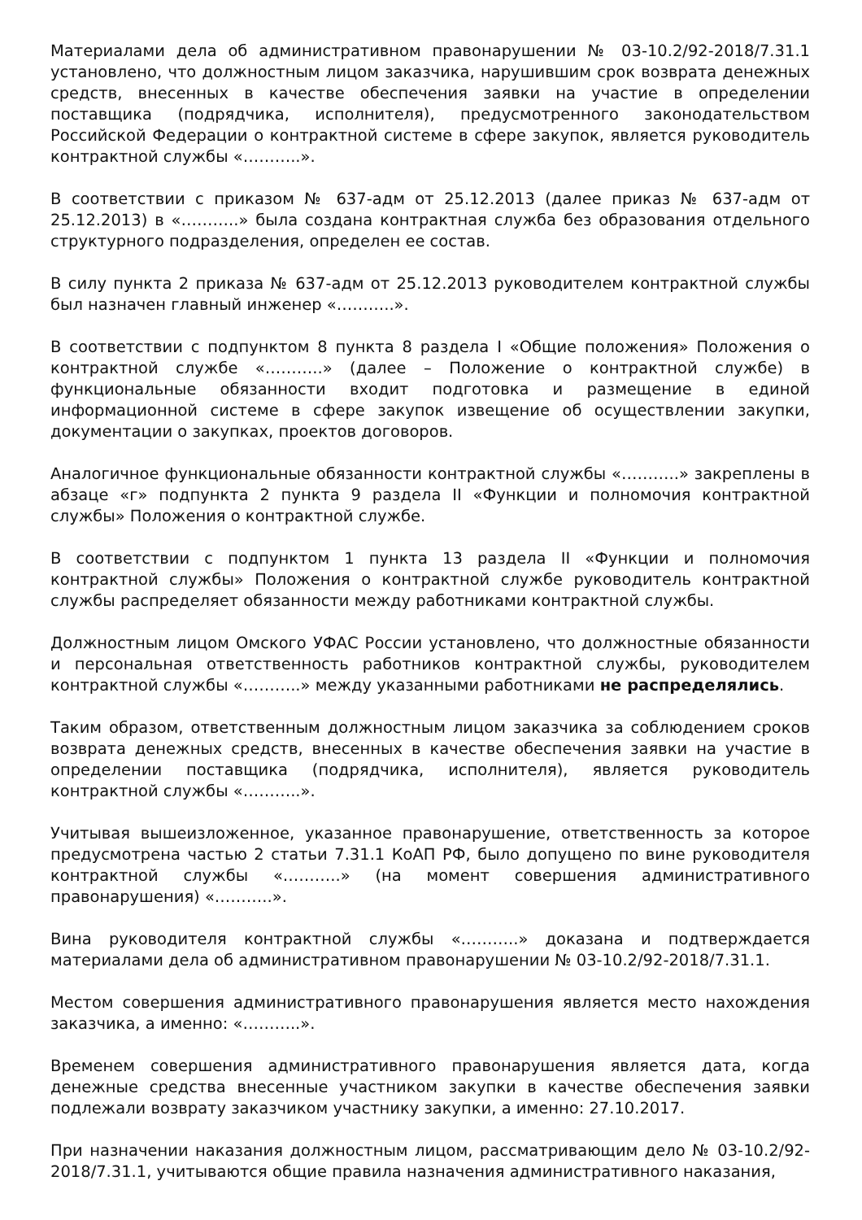Материалами дела об административном правонарушении № 03-10.2/92-2018/7.31.1 установлено, что должностным лицом заказчика, нарушившим срок возврата денежных средств, внесенных в качестве обеспечения заявки на участие в определении поставщика (подрядчика, исполнителя), предусмотренного законодательством Российской Федерации о контрактной системе в сфере закупок, является руководитель контрактной службы «………..».
В соответствии с приказом № 637-адм от 25.12.2013 (далее приказ № 637-адм от 25.12.2013) в «………..» была создана контрактная служба без образования отдельного структурного подразделения, определен ее состав.
В силу пункта 2 приказа № 637-адм от 25.12.2013 руководителем контрактной службы был назначен главный инженер «………..».
В соответствии с подпунктом 8 пункта 8 раздела I «Общие положения» Положения о контрактной службе «………..» (далее – Положение о контрактной службе) в функциональные обязанности входит подготовка и размещение в единой информационной системе в сфере закупок извещение об осуществлении закупки, документации о закупках, проектов договоров.
Аналогичное функциональные обязанности контрактной службы «………..» закреплены в абзаце «г» подпункта 2 пункта 9 раздела II «Функции и полномочия контрактной службы» Положения о контрактной службе.
В соответствии с подпунктом 1 пункта 13 раздела II «Функции и полномочия контрактной службы» Положения о контрактной службе руководитель контрактной службы распределяет обязанности между работниками контрактной службы.
Должностным лицом Омского УФАС России установлено, что должностные обязанности и персональная ответственность работников контрактной службы, руководителем контрактной службы «………..» между указанными работниками не распределялись.
Таким образом, ответственным должностным лицом заказчика за соблюдением сроков возврата денежных средств, внесенных в качестве обеспечения заявки на участие в определении поставщика (подрядчика, исполнителя), является руководитель контрактной службы «………..».
Учитывая вышеизложенное, указанное правонарушение, ответственность за которое предусмотрена частью 2 статьи 7.31.1 КоАП РФ, было допущено по вине руководителя контрактной службы «………..» (на момент совершения административного правонарушения) «………..».
Вина руководителя контрактной службы «………..» доказана и подтверждается материалами дела об административном правонарушении № 03-10.2/92-2018/7.31.1.
Местом совершения административного правонарушения является место нахождения заказчика, а именно: «………..».
Временем совершения административного правонарушения является дата, когда денежные средства внесенные участником закупки в качестве обеспечения заявки подлежали возврату заказчиком участнику закупки, а именно: 27.10.2017.
При назначении наказания должностным лицом, рассматривающим дело № 03-10.2/92-2018/7.31.1, учитываются общие правила назначения административного наказания,